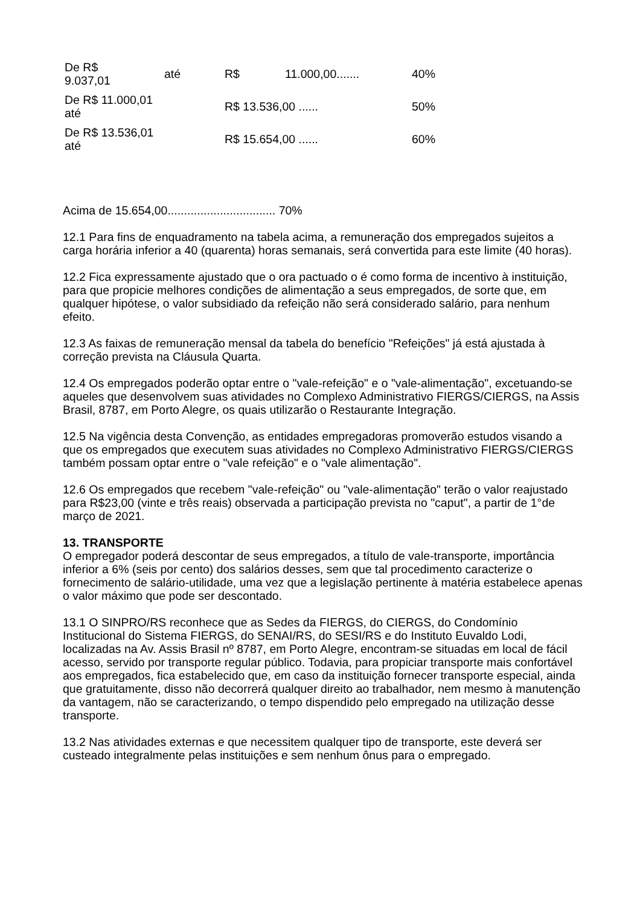| De R$ 9.037,01 | até | R$ | 11.000,00....... | 40% |
| De R$ 11.000,01 até | | R$ 13.536,00 ...... | | 50% |
| De R$ 13.536,01 até | | R$ 15.654,00 ...... | | 60% |
Acima de 15.654,00................................. 70%
12.1 Para fins de enquadramento na tabela acima, a remuneração dos empregados sujeitos a carga horária inferior a 40 (quarenta) horas semanais, será convertida para este limite (40 horas).
12.2 Fica expressamente ajustado que o ora pactuado o é como forma de incentivo à instituição, para que propicie melhores condições de alimentação a seus empregados, de sorte que, em qualquer hipótese, o valor subsidiado da refeição não será considerado salário, para nenhum efeito.
12.3 As faixas de remuneração mensal da tabela do benefício "Refeições" já está ajustada à correção prevista na Cláusula Quarta.
12.4 Os empregados poderão optar entre o "vale-refeição" e o "vale-alimentação", excetuando-se aqueles que desenvolvem suas atividades no Complexo Administrativo FIERGS/CIERGS, na Assis Brasil, 8787, em Porto Alegre, os quais utilizarão o Restaurante Integração.
12.5 Na vigência desta Convenção, as entidades empregadoras promoverão estudos visando a que os empregados que executem suas atividades no Complexo Administrativo FIERGS/CIERGS também possam optar entre o "vale refeição" e o "vale alimentação".
12.6 Os empregados que recebem "vale-refeição" ou "vale-alimentação" terão o valor reajustado para R$23,00 (vinte e três reais) observada a participação prevista no "caput", a partir de 1°de março de 2021.
13. TRANSPORTE
O empregador poderá descontar de seus empregados, a título de vale-transporte, importância inferior a 6% (seis por cento) dos salários desses, sem que tal procedimento caracterize o fornecimento de salário-utilidade, uma vez que a legislação pertinente à matéria estabelece apenas o valor máximo que pode ser descontado.
13.1 O SINPRO/RS reconhece que as Sedes da FIERGS, do CIERGS, do Condomínio Institucional do Sistema FIERGS, do SENAI/RS, do SESI/RS e do Instituto Euvaldo Lodi, localizadas na Av. Assis Brasil nº 8787, em Porto Alegre, encontram-se situadas em local de fácil acesso, servido por transporte regular público. Todavia, para propiciar transporte mais confortável aos empregados, fica estabelecido que, em caso da instituição fornecer transporte especial, ainda que gratuitamente, disso não decorrerá qualquer direito ao trabalhador, nem mesmo à manutenção da vantagem, não se caracterizando, o tempo dispendido pelo empregado na utilização desse transporte.
13.2 Nas atividades externas e que necessitem qualquer tipo de transporte, este deverá ser custeado integralmente pelas instituições e sem nenhum ônus para o empregado.